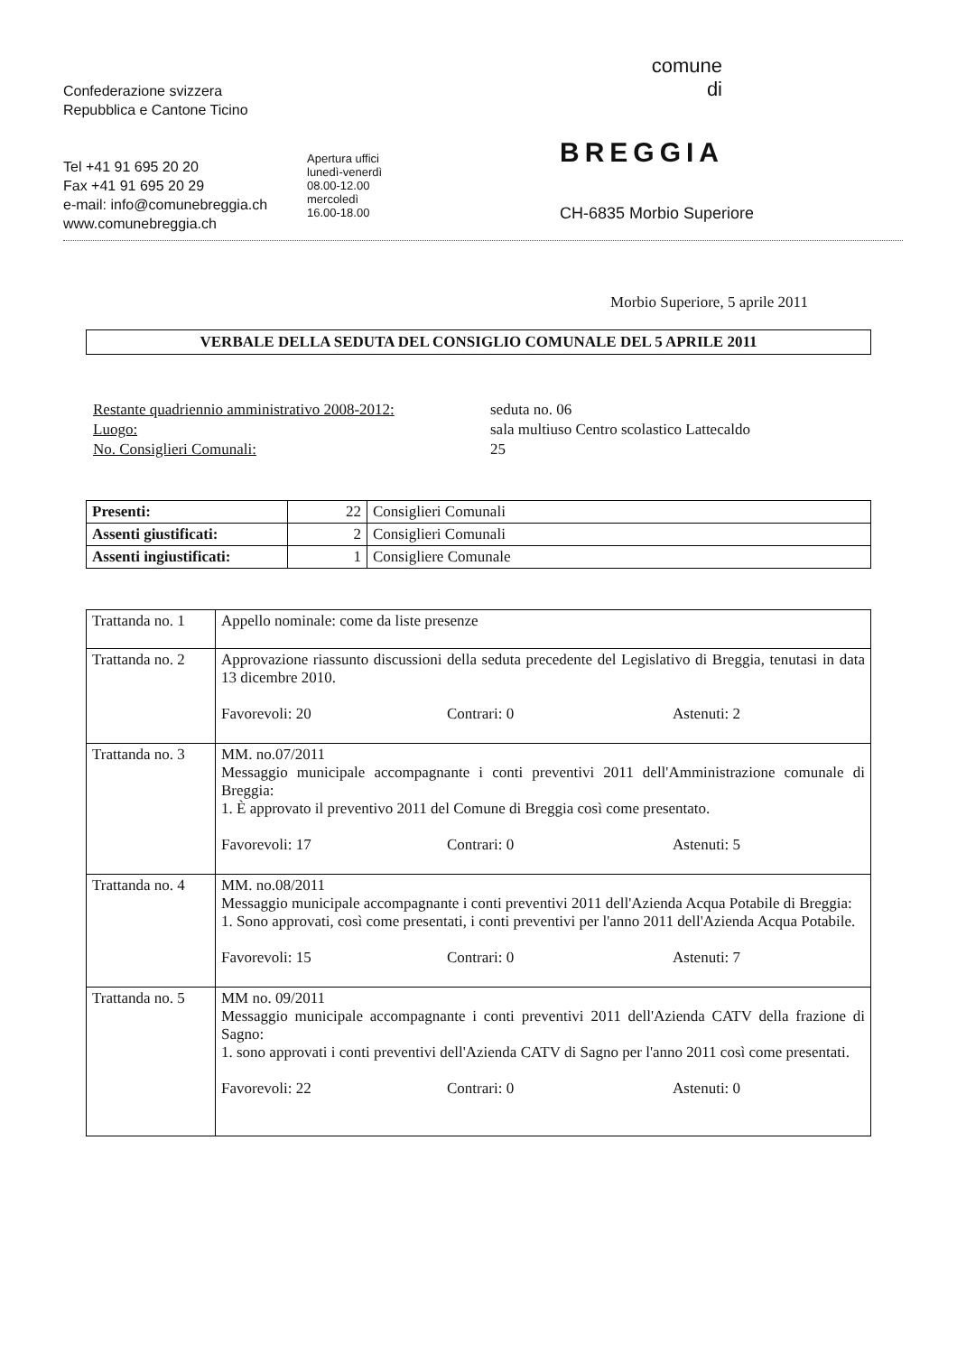Confederazione svizzera
Repubblica e Cantone Ticino
Tel +41 91 695 20 20
Fax +41 91 695 20 29
e-mail: info@comunebreggia.ch
www.comunebreggia.ch
Apertura uffici
lunedì-venerdì
08.00-12.00
mercoledì
16.00-18.00
comune
di
BREGGIA
CH-6835 Morbio Superiore
Morbio Superiore, 5 aprile 2011
VERBALE DELLA SEDUTA DEL CONSIGLIO COMUNALE DEL 5 APRILE 2011
Restante quadriennio amministrativo 2008-2012:
Luogo:
No. Consiglieri Comunali:
seduta no. 06
sala multiuso Centro scolastico Lattecaldo
25
| Presenti: | 22 | Consiglieri Comunali |
| Assenti giustificati: | 2 | Consiglieri Comunali |
| Assenti ingiustificati: | 1 | Consigliere Comunale |
| Trattanda no. 1 | Appello nominale: come da liste presenze |
| Trattanda no. 2 | Approvazione riassunto discussioni della seduta precedente del Legislativo di Breggia, tenutasi in data 13 dicembre 2010. Favorevoli: 20 Contrari: 0 Astenuti: 2 |
| Trattanda no. 3 | MM. no.07/2011 Messaggio municipale accompagnante i conti preventivi 2011 dell'Amministrazione comunale di Breggia: 1. È approvato il preventivo 2011 del Comune di Breggia così come presentato. Favorevoli: 17 Contrari: 0 Astenuti: 5 |
| Trattanda no. 4 | MM. no.08/2011 Messaggio municipale accompagnante i conti preventivi 2011 dell'Azienda Acqua Potabile di Breggia: 1. Sono approvati, così come presentati, i conti preventivi per l'anno 2011 dell'Azienda Acqua Potabile. Favorevoli: 15 Contrari: 0 Astenuti: 7 |
| Trattanda no. 5 | MM no. 09/2011 Messaggio municipale accompagnante i conti preventivi 2011 dell'Azienda CATV della frazione di Sagno: 1. sono approvati i conti preventivi dell'Azienda CATV di Sagno per l'anno 2011 così come presentati. Favorevoli: 22 Contrari: 0 Astenuti: 0 |